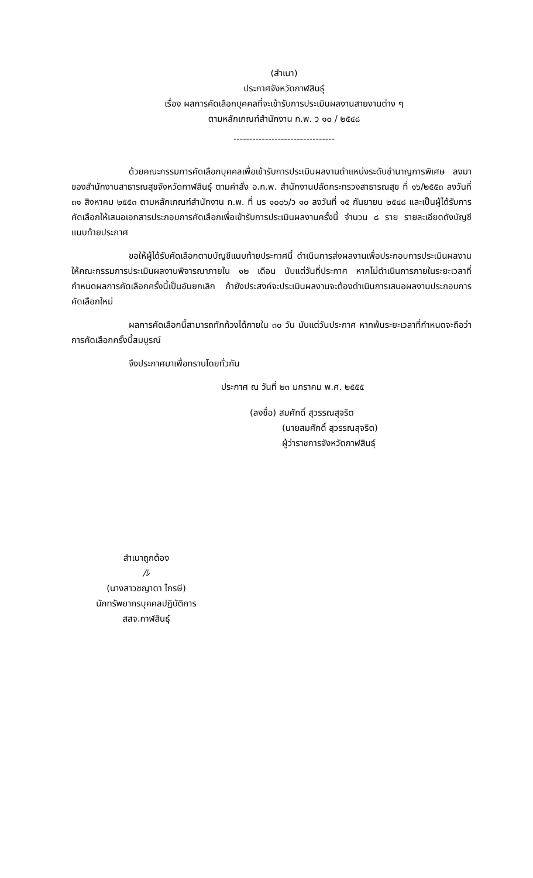(สำเนา)
ประกาศจังหวัดกาฬสินธุ์
เรื่อง ผลการคัดเลือกบุคคลที่จะเข้ารับการประเมินผลงานสายงานต่าง ๆ
ตามหลักเกณฑ์สำนักงาน ก.พ. ว ๑๐ / ๒๕๔๘
--------------------------------
ด้วยคณะกรรมการคัดเลือกบุคคลเพื่อเข้ารับการประเมินผลงานตำแหน่งระดับชำนาญการพิเศษ ลงมา ของสำนักงานสาธารณสุขจังหวัดกาฬสินธุ์ ตามคำสั่ง อ.ก.พ. สำนักงานปลัดกระทรวงสาธารณสุข ที่ ๑๖/๒๕๕๓ ลงวันที่ ๓๑ สิงหาคม ๒๕๕๓ ตามหลักเกณฑ์สำนักงาน ก.พ. ที่ นร ๑๐๐๖/ว ๑๐ ลงวันที่ ๑๕ กันยายน ๒๕๔๘ และเป็นผู้ได้รับการคัดเลือกให้เสนอเอกสารประกอบการคัดเลือกเพื่อเข้ารับการประเมินผลงานครั้งนี้ จำนวน ๘ ราย รายละเอียดดังบัญชีแนบท้ายประกาศ
ขอให้ผู้ได้รับคัดเลือกตามบัญชีแนบท้ายประกาศนี้ ดำเนินการส่งผลงานเพื่อประกอบการประเมินผลงานให้คณะกรรมการประเมินผลงานพิจารณาภายใน ๑๒ เดือน นับแต่วันที่ประกาศ หากไม่ดำเนินการภายในระยะเวลาที่กำหนดผลการคัดเลือกครั้งนี้เป็นอันยกเลิก ถ้ายังประสงค์จะประเมินผลงานจะต้องดำเนินการเสนอผลงานประกอบการคัดเลือกใหม่
ผลการคัดเลือกนี้สามารถทักท้วงได้ภายใน ๓๐ วัน นับแต่วันประกาศ หากพ้นระยะเวลาที่กำหนดจะถือว่าการคัดเลือกครั้งนี้สมบูรณ์
จึงประกาศมาเพื่อทราบโดยทั่วกัน
ประกาศ ณ วันที่ ๒๓ มกราคม พ.ศ. ๒๕๕๕
(ลงชื่อ) สมศักดิ์ สุวรรณสุจริต
(นายสมศักดิ์ สุวรรณสุจริต)
ผู้ว่าราชการจังหวัดกาฬสินธุ์
สำเนาถูกต้อง
/ﾚ
(นางสาวชญาดา ไกรษี)
นักทรัพยากรบุคคลปฏิบัติการ
สสจ.กาฬสินธุ์